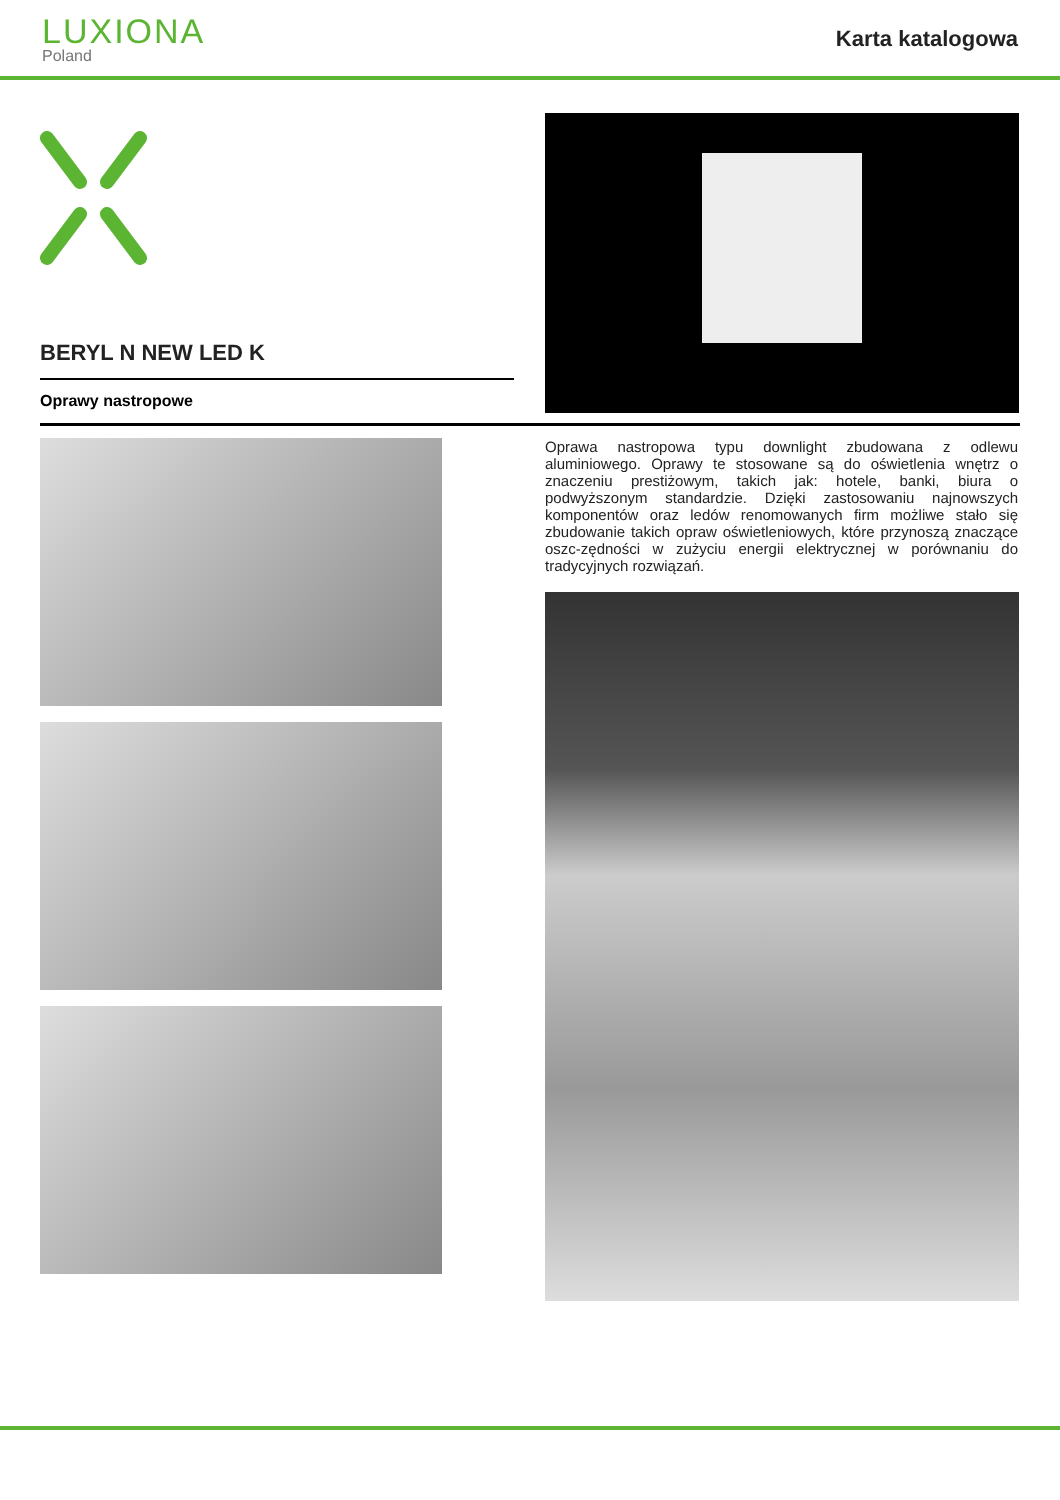LUXIONA
Poland
Karta katalogowa
BERYL N NEW LED K
Oprawy nastropowe
Oprawa nastropowa typu downlight zbudowana z odlewu aluminiowego. Oprawy te stosowane są do oświetlenia wnętrz o znaczeniu prestiżowym, takich jak: hotele, banki, biura o podwyższonym standardzie. Dzięki zastosowaniu najnowszych komponentów oraz ledów renomowanych firm możliwe stało się zbudowanie takich opraw oświetleniowych, które przynoszą znaczące oszc-zędności w zużyciu energii elektrycznej w porównaniu do tradycyjnych rozwiązań.